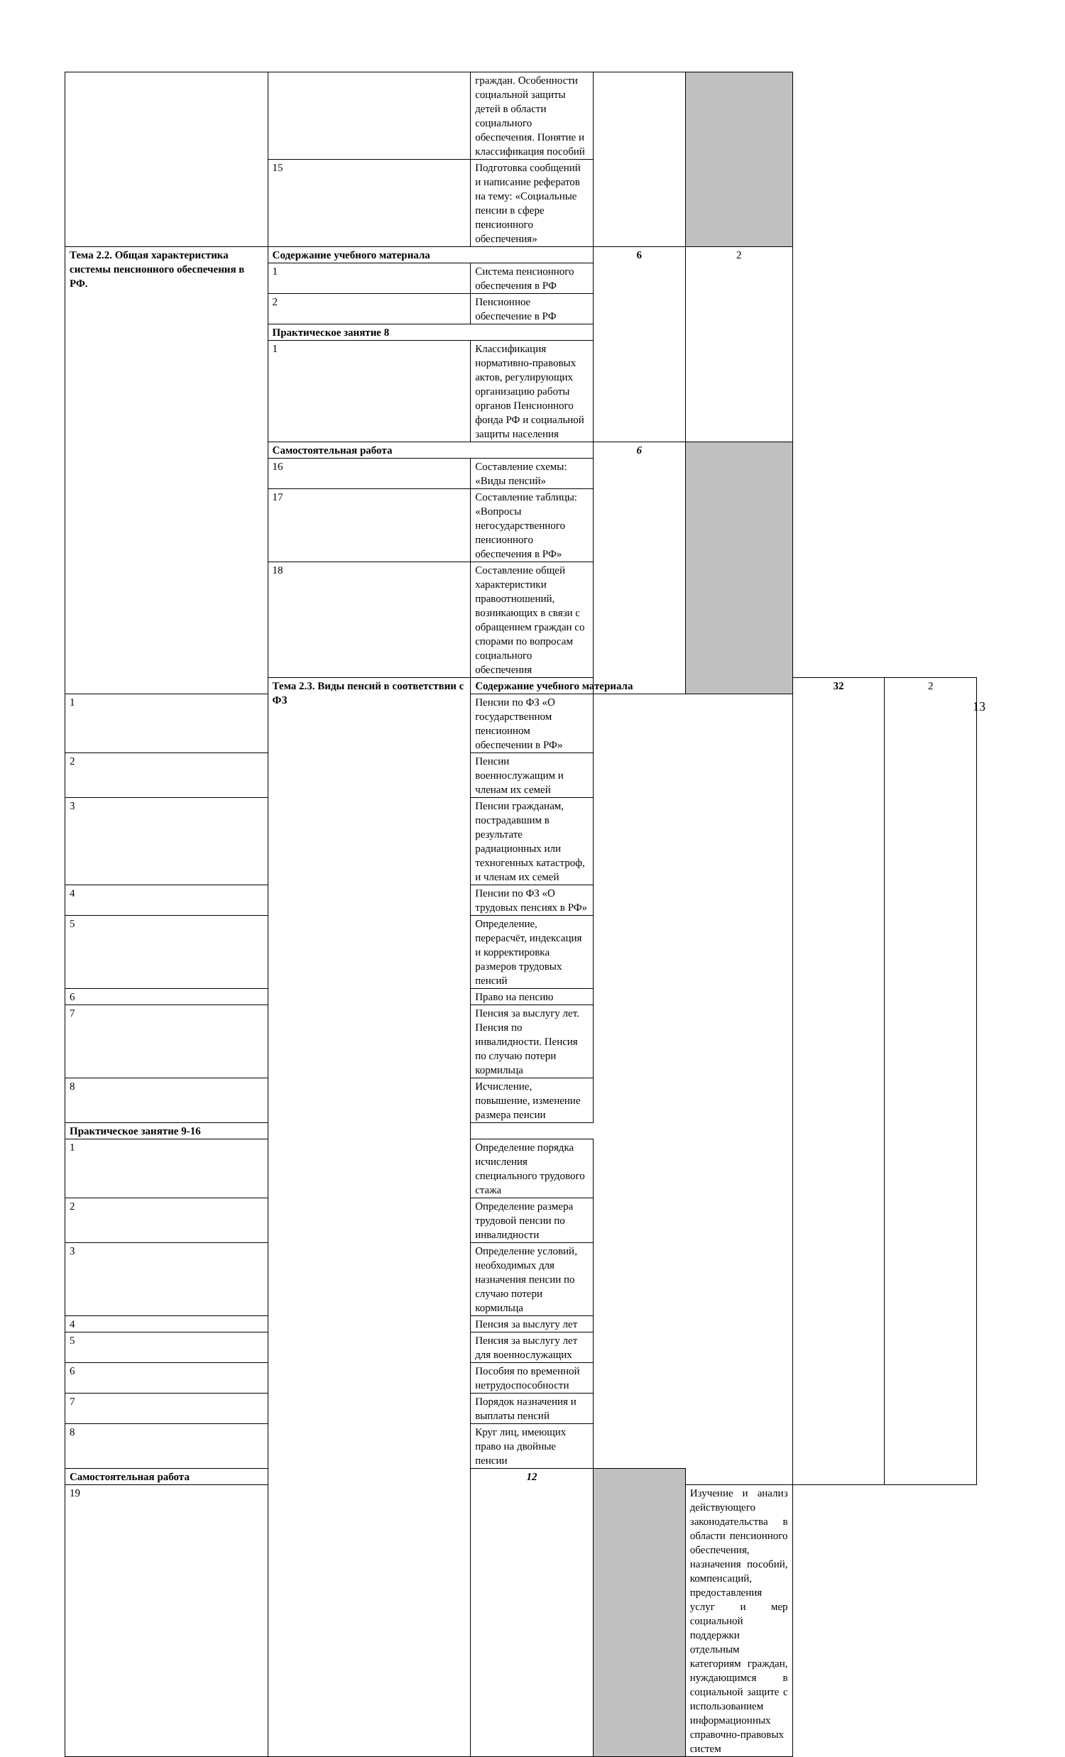| | | граждан. Особенности социальной защиты детей в области социального обеспечения. Понятие и классификация пособий | | | | |
| | 15 | Подготовка сообщений и написание рефератов на тему: «Социальные пенсии в сфере пенсионного обеспечения» | | | | |
| Тема 2.2. Общая характеристика системы пенсионного обеспечения в РФ. | Содержание учебного материала | | 6 | 2 | | |
| | 1 | Система пенсионного обеспечения в РФ | | | | |
| | 2 | Пенсионное обеспечение в РФ | | | | |
| | Практическое занятие 8 | | | | | |
| | 1 | Классификация нормативно-правовых актов, регулирующих организацию работы органов Пенсионного фонда РФ и социальной защиты населения | | | | |
| | Самостоятельная работа | | 6 | | | |
| | 16 | Составление схемы: «Виды пенсий» | | | | |
| | 17 | Составление таблицы: «Вопросы негосударственного пенсионного обеспечения в РФ» | | | | |
| | 18 | Составление общей характеристики правоотношений, возникающих в связи с обращением граждан со спорами по вопросам социального обеспечения | | | | |
| | Тема 2.3. Виды пенсий в соответствии с ФЗ | Содержание учебного материала | | | 32 | 2 |
| 1 | | Пенсии по ФЗ «О государственном пенсионном обеспечении в РФ» | | | | |
| 2 | | Пенсии военнослужащим и членам их семей | | | | |
| 3 | | Пенсии гражданам, пострадавшим в результате радиационных или техногенных катастроф, и членам их семей | | | | |
| 4 | | Пенсии по ФЗ «О трудовых пенсиях в РФ» | | | | |
| 5 | | Определение, перерасчёт, индексация и корректировка размеров трудовых пенсий | | | | |
| 6 | | Право на пенсию | | | | |
| 7 | | Пенсия за выслугу лет. Пенсия по инвалидности. Пенсия по случаю потери кормильца | | | | |
| 8 | | Исчисление, повышение, изменение размера пенсии | | | | |
| Практическое занятие 9-16 | | | | | | |
| 1 | | Определение порядка исчисления специального трудового стажа | | | | |
| 2 | | Определение размера трудовой пенсии по инвалидности | | | | |
| 3 | | Определение условий, необходимых для назначения пенсии по случаю потери кормильца | | | | |
| 4 | | Пенсия за выслугу лет | | | | |
| 5 | | Пенсия за выслугу лет для военнослужащих | | | | |
| 6 | | Пособия по временной нетрудоспособности | | | | |
| 7 | | Порядок назначения и выплаты пенсий | | | | |
| 8 | | Круг лиц, имеющих право на двойные пенсии | | | | |
| Самостоятельная работа | | 12 | | | | |
| 19 | | | | Изучение и анализ действующего законодательства в области пенсионного обеспечения, назначения пособий, компенсаций, предоставления услуг и мер социальной поддержки отдельным категориям граждан, нуждающимся в социальной защите с использованием информационных справочно-правовых систем | | |
13